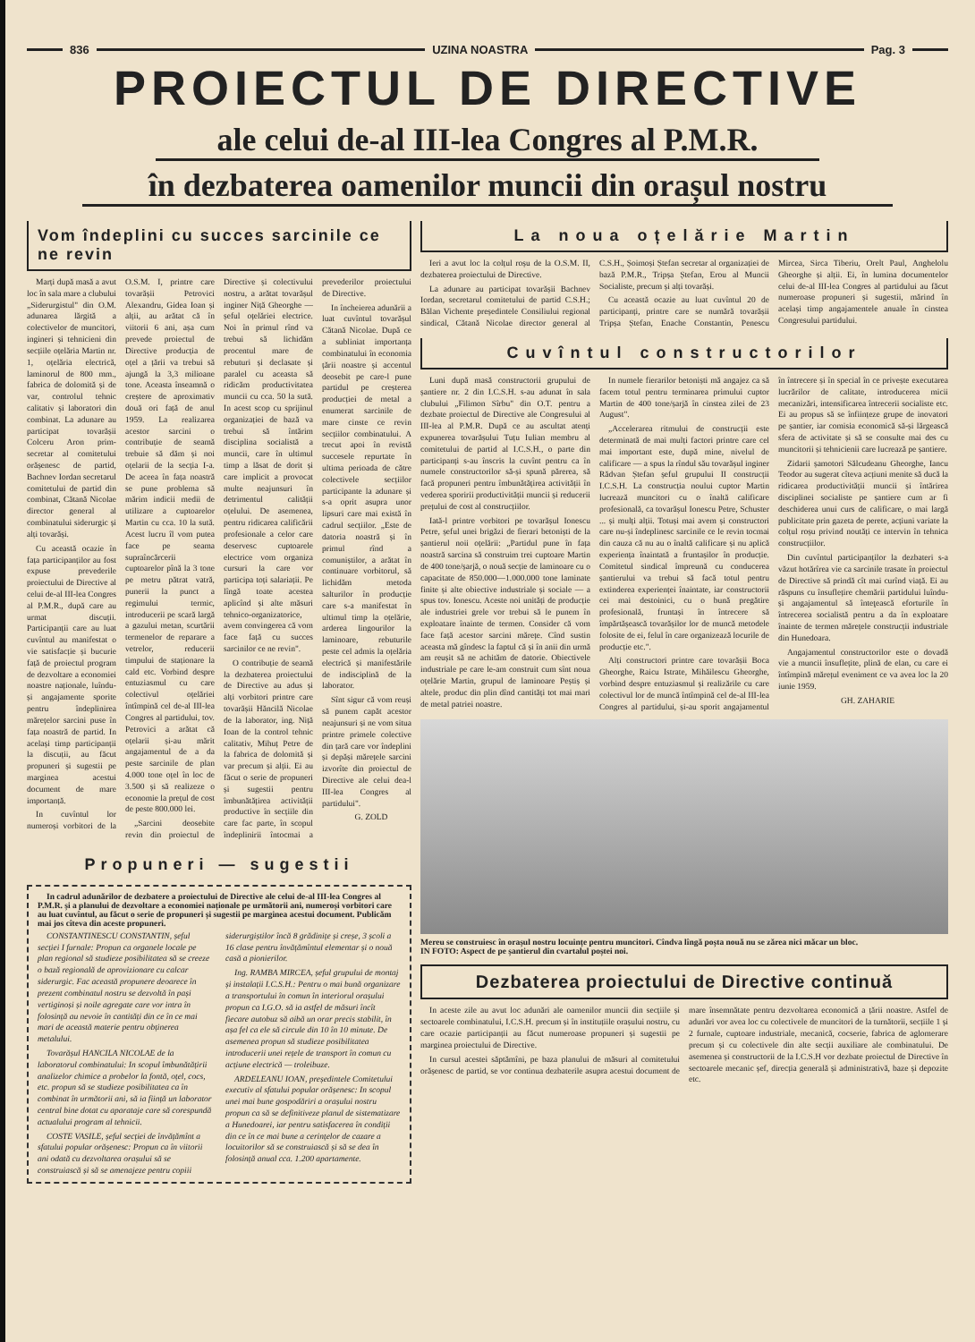836 UZINA NOASTRA Pag. 3
PROIECTUL DE DIRECTIVE
ale celui de-al III-lea Congres al P.M.R.
în dezbaterea oamenilor muncii din orașul nostru
Vom îndeplini cu succes sarcinile ce ne revin
Marți după masă a avut loc în sala mare a clubului „Siderurgistul" din O.M. adunarea lărgită a colectivelor de muncitori, ingineri și tehnicieni din secțiile oțelăria Martin nr. 1, oțelăria electrică, laminorul de 800 mm., fabrica de dolomită și de var, controlul tehnic calitativ și laboratori din combinat. La adunare au participat tovarășii Colceru Aron prim-secretar al comitetului orășenesc de partid, Bachnev Iordan secretarul comitetului de partid din combinat, Cătană Nicolae director general al combinatului siderurgic și alți tovarăși.
Cu această ocazie în fața participanților au fost expuse prevederile proiectului de Directive al celui de-al III-lea Congres al P.M.R., după care au urmat discuții. Participanții care au luat cuvîntul au manifestat o vie satisfacție și bucurie față de proiectul program de dezvoltare a economiei noastre naționale, luîndu-și angajamente sporite pentru îndeplinirea mărețelor sarcini puse în fața noastră de partid. In același timp participanții la discuții, au făcut propuneri și sugestii pe marginea acestui document de mare importanță.
In cuvîntul lor numeroși vorbitori de la O.S.M. I, printre care tovarășii Petrovici Alexandru, Gidea Ioan și alții, au arătat că în viitorii 6 ani, așa cum prevede proiectul de Directive producția de oțel a țării va trebui să ajungă la 3,3 milioane tone. Aceasta înseamnă o creștere de aproximativ două ori față de anul 1959. La realizarea acestor sarcini o contribuție de seamă trebuie să dăm și noi oțelarii de la secția I-a. De aceea în fața noastră se pune problema să mărim indicii medii de utilizare a cuptoarelor Martin cu cca. 10 la sută. Acest lucru îl vom putea face pe seama supraîncărcerii cuptoarelor pînă la 3 tone pe metru pătrat vatră, punerii la punct a regimului termic, introducerii pe scară largă a gazului metan, scurtării termenelor de reparare a vetrelor, reducerii timpului de staționare la cald etc. Vorbind despre entuziasmul cu care colectivul oțelăriei întîmpină cel de-al III-lea Congres al partidului, tov. Petrovici a arătat că oțelarii și-au mărit angajamentul de a da peste sarcinile de plan 4.000 tone oțel în loc de 3.500 și să realizeze o economie la prețul de cost de peste 800.000 lei.
„Sarcini deosebite revin din proiectul de Directive și colectivului nostru, a arătat tovarășul inginer Niță Gheorghe — șeful oțelăriei electrice. Noi în primul rînd va trebui să lichidăm procentul mare de rebuturi și declasate și paralel cu aceasta să ridicăm productivitatea muncii cu cca. 50 la sută. In acest scop cu sprijinul organizației de bază va trebui să întărim disciplina socialistă a muncii, care în ultimul timp a lăsat de dorit și care implicit a provocat multe neajunsuri în detrimentul calității oțelului. De asemenea, pentru ridicarea calificării profesionale a celor care deservesc cuptoarele electrice vom organiza cursuri la care vor participa toți salariații. Pe lîngă toate acestea aplicînd și alte măsuri tehnico-organizatorice, avem convingerea că vom face față cu succes sarcinilor ce ne revin".
O contribuție de seamă la dezbaterea proiectului de Directive au adus și alți vorbitori printre care tovarășii Hăncilă Nicolae de la laborator, ing. Niță Ioan de la control tehnic calitativ, Mihuț Petre de la fabrica de dolomită și var precum și alții. Ei au făcut o serie de propuneri și sugestii pentru îmbunătățirea activității productive în secțiile din care fac parte, în scopul îndeplinirii întocmai a prevederilor proiectului de Directive.
In încheierea adunării a luat cuvîntul tovarășul Cătană Nicolae. După ce a subliniat importanța combinatului în economia țării noastre și accentul deosebit pe care-l pune partidul pe creșterea producției de metal a enumerat sarcinile de mare cinste ce revin secțiilor combinatului. A trecut apoi în revistă succesele repurtate în ultima perioada de către colectivele secțiilor participante la adunare și s-a oprit asupra unor lipsuri care mai există în cadrul secțiilor. „Este de datoria noastră și în primul rînd a comuniștilor, a arătat în continuare vorbitorul, să lichidăm metoda salturilor în producție care s-a manifestat în ultimul timp la oțelărie, arderea lingourilor la laminoare, rebuturile peste cel admis la oțelăria electrică și manifestările de indisciplină de la laborator.
Sînt sigur că vom reuși să punem capăt acestor neajunsuri și ne vom situa printre primele colective din țară care vor îndeplini și depăși mărețele sarcini izvorîte din proiectul de Directive ale celui dea-l III-lea Congres al partidului".
G. ZOLD
Propuneri — sugestii
In cadrul adunărilor de dezbatere a proiectului de Directive ale celui de-al III-lea Congres al P.M.R. și a planului de dezvoltare a economiei naționale pe următorii ani, numeroși vorbitori care au luat cuvîntul, au făcut o serie de propuneri și sugestii pe marginea acestui document. Publicăm mai jos cîteva din aceste propuneri.
CONSTANTINESCU CONSTANTIN, șeful secției I furnale: Propun ca organele locale pe plan regional să studieze posibilitatea să se creeze o bază regională de aprovizionare cu calcar siderurgic. Fac această propunere deoarece în prezent combinatul nostru se dezvoltă în pași vertiginoși și noile agregate care vor intra în folosință au nevoie în cantități din ce în ce mai mari de această materie pentru obținerea metalului.
Tovarășul HANCILA NICOLAE de la laboratorul combinatului: In scopul îmbunătățirii analizelor chimice a probelor la fontă, oțel, cocs, etc. propun să se studieze posibilitatea ca în combinat în următorii ani, să ia ființă un laborator central bine dotat cu aparataje care să corespundă actualului program al tehnicii.
COSTE VASILE, șeful secției de învățămînt a sfatului popular orășenesc: Propun ca în viitorii ani odată cu dezvoltarea orașului să se construiască și să se amenajeze pentru copiii siderurgiștilor încă 8 grădinițe și creșe, 3 școli a 16 clase pentru învățămîntul elementar și o nouă casă a pionierilor.
Ing. RAMBA MIRCEA, șeful grupului de montaj și instalații I.C.S.H.: Pentru o mai bună organizare a transportului în comun în interiorul orașului propun ca I.G.O. să ia astfel de măsuri încît fiecare autobuz să aibă un orar precis stabilit, în așa fel ca ele să circule din 10 în 10 minute. De asemenea propun să studieze posibilitatea introducerii unei rețele de transport în comun cu acțiune electrică — troleibuze.
ARDELEANU IOAN, președintele Comitetului executiv al sfatului popular orășenesc: In scopul unei mai bune gospodăriri a orașului nostru propun ca să se definitiveze planul de sistematizare a Hunedoarei, iar pentru satisfacerea în condiții din ce în ce mai bune a cerințelor de cazare a locuitorilor să se construiască și să se dea în folosință anual cca. 1.200 apartamente.
La noua oțelărie Martin
Ieri a avut loc la colțul roșu de la O.S.M. II, dezbaterea proiectului de Directive.
La adunare au participat tovarășii Bachnev Iordan, secretarul comitetului de partid C.S.H.; Bălan Vichente președintele Consiliului regional sindical, Cătană Nicolae director general al C.S.H., Șoimoși Ștefan secretar al organizației de bază P.M.R., Tripșa Ștefan, Erou al Muncii Socialiste, precum și alți tovarăși.
Cu această ocazie au luat cuvîntul 20 de participanți, printre care se numără tovarășii Tripșa Ștefan, Enache Constantin, Penescu Mircea, Sirca Tiberiu, Orelt Paul, Anghelolu Gheorghe și alții. Ei, în lumina documentelor celui de-al III-lea Congres al partidului au făcut numeroase propuneri și sugestii, mărind în același timp angajamentele anuale în cinstea Congresului partidului.
Cuvîntul constructorilor
Luni după masă constructorii grupului de șantiere nr. 2 din I.C.S.H. s-au adunat în sala clubului „Filimon Sîrbu" din O.T. pentru a dezbate proiectul de Directive ale Congresului al III-lea al P.M.R. După ce au ascultat atenți expunerea tovarășului Tuțu Iulian membru al comitetului de partid al I.C.S.H., o parte din participanți s-au înscris la cuvînt pentru ca în numele constructorilor să-și spună părerea, să facă propuneri pentru îmbunătățirea activității în vederea sporirii productivității muncii și reducerii prețului de cost al construcțiilor.
Iată-l printre vorbitori pe tovarășul Ionescu Petre, șeful unei brigăzi de fierari betoniști de la șantierul noii oțelării: „Partidul pune în fața noastră sarcina să construim trei cuptoare Martin de 400 tone/șarjă, o nouă secție de laminoare cu o capacitate de 850.000—1.000.000 tone laminate finite și alte obiective industriale și sociale — a spus tov. Ionescu. Aceste noi unități de producție ale industriei grele vor trebui să le punem în exploatare înainte de termen. Consider că vom face față acestor sarcini mărețe. Cînd sustin aceasta mă gîndesc la faptul că și în anii din urmă am reușit să ne achităm de datorie. Obiectivele industriale pe care le-am construit cum sînt noua oțelărie Martin, grupul de laminoare Peștiș și altele, produc din plin dînd cantități tot mai mari de metal patriei noastre.
In numele fierarilor betoniști mă angajez ca să facem totul pentru terminarea primului cuptor Martin de 400 tone/șarjă în cinstea zilei de 23 August".
„Accelerarea ritmului de construcții este determinată de mai mulți factori printre care cel mai important este, după mine, nivelul de calificare — a spus la rîndul său tovarășul inginer Rădvan Ștefan șeful grupului II construcții I.C.S.H. La construcția noului cuptor Martin lucrează muncitori cu o înaltă calificare profesională, ca tovarășul Ionescu Petre, Schuster ... și mulți alții. Totuși mai avem și constructori care nu-și îndeplinesc sarcinile ce le revin tocmai din cauza că nu au o înaltă calificare și nu aplică experiența înaintată a fruntașilor în producție. Comitetul sindical împreună cu conducerea șantierului va trebui să facă totul pentru extinderea experienței înaintate, iar constructorii cei mai destoinici, cu o bună pregătire profesională, fruntași în întrecere să împărtășească tovarășilor lor de muncă metodele folosite de ei, felul în care organizează locurile de producție etc.".
Alți constructori printre care tovarășii Boca Gheorghe, Raicu Istrate, Mihăilescu Gheorghe, vorbind despre entuziasmul și realizările cu care colectivul lor de muncă întîmpină cel de-al III-lea Congres al partidului, și-au sporit angajamentul în întrecere și în special în ce privește executarea lucrărilor de calitate, introducerea micii mecanizări, intensificarea întrecerii socialiste etc. Ei au propus să se înființeze grupe de inovatori pe șantier, iar comisia economică să-și lărgească sfera de activitate și să se consulte mai des cu muncitorii și tehnicienii care lucrează pe șantiere.
Zidarii șamotori Sălcudeanu Gheorghe, Iancu Teodor au sugerat cîteva acțiuni menite să ducă la ridicarea productivității muncii și întărirea disciplinei socialiste pe șantiere cum ar fi deschiderea unui curs de calificare, o mai largă publicitate prin gazeta de perete, acțiuni variate la colțul roșu privind noutăți ce intervin în tehnica construcțiilor.
Din cuvîntul participanților la dezbateri s-a văzut hotărîrea vie ca sarcinile trasate în proiectul de Directive să prindă cît mai curînd viață. Ei au răspuns cu însuflețire chemării partidului luîndu-și angajamentul să înteţească eforturile în întrecerea socialistă pentru a da în exploatare înainte de termen mărețele construcții industriale din Hunedoara.
Angajamentul constructorilor este o dovadă vie a muncii însuflețite, plină de elan, cu care ei întîmpină mărețul eveniment ce va avea loc la 20 iunie 1959.
GH. ZAHARIE
Mereu se construiesc în orașul nostru locuințe pentru muncitori. Cîndva lîngă poșta nouă nu se zărea nici măcar un bloc.
IN FOTO: Aspect de pe șantierul din cvartalul poștei noi.
Dezbaterea proiectului de Directive continuă
In aceste zile au avut loc adunări ale oamenilor muncii din secțiile și sectoarele combinatului, I.C.S.H. precum și în instituțiile orașului nostru, cu care ocazie participanții au făcut numeroase propuneri și sugestii pe marginea proiectului de Directive.
In cursul acestei săptămîni, pe baza planului de măsuri al comitetului orășenesc de partid, se vor continua dezbaterile asupra acestui document de mare însemnătate pentru dezvoltarea economică a țării noastre. Astfel de adunări vor avea loc cu colectivele de muncitori de la turnătorii, secțiile 1 și 2 furnale, cuptoare industriale, mecanică, cocserie, fabrica de aglomerare precum și cu colectivele din alte secții auxiliare ale combinatului. De asemenea și constructorii de la I.C.S.H vor dezbate proiectul de Directive în sectoarele mecanic șef, direcția generală și administrativă, baze și depozite etc.